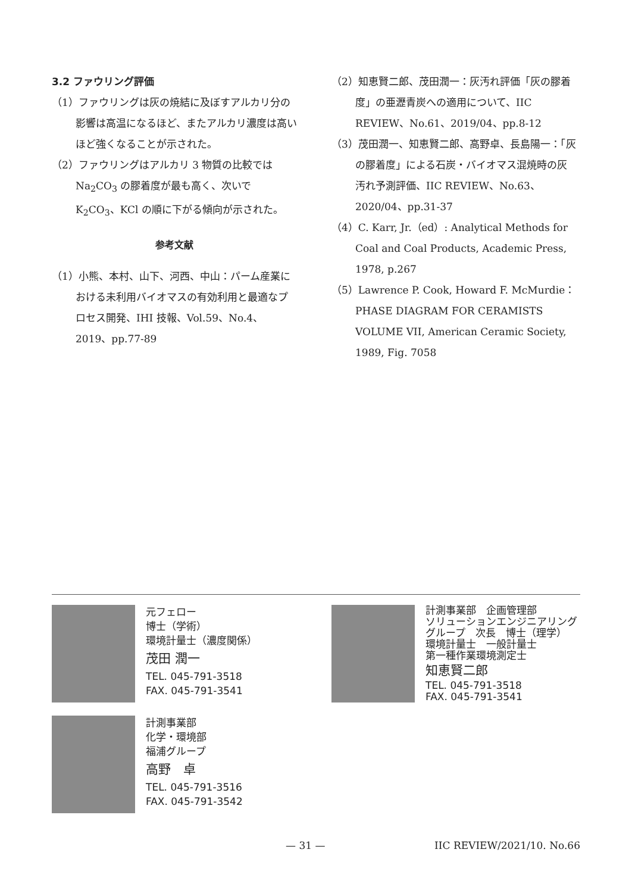3.2 ファウリング評価
（1）ファウリングは灰の焼結に及ぼすアルカリ分の影響は高温になるほど、またアルカリ濃度は高いほど強くなることが示された。
（2）ファウリングはアルカリ 3 物質の比較では Na<sub>2</sub>CO<sub>3</sub> の膠着度が最も高く、次いで K<sub>2</sub>CO<sub>3</sub>、KCl の順に下がる傾向が示された。
参考文献
（1）小熊、本村、山下、河西、中山：パーム産業における未利用バイオマスの有効利用と最適なプロセス開発、IHI 技報、Vol.59、No.4、2019、pp.77-89
（2）知恵賢二郎、茂田潤一：灰汚れ評価「灰の膠着度」の亜瀝青炭への適用について、IIC REVIEW、No.61、2019/04、pp.8-12
（3）茂田潤一、知恵賢二郎、高野卓、長島陽一：「灰の膠着度」による石炭・バイオマス混焼時の灰汚れ予測評価、IIC REVIEW、No.63、2020/04、pp.31-37
（4）C. Karr, Jr.（ed）: Analytical Methods for Coal and Coal Products, Academic Press, 1978, p.267
（5）Lawrence P. Cook, Howard F. McMurdie：PHASE DIAGRAM FOR CERAMISTS VOLUME VII, American Ceramic Society, 1989, Fig. 7058
元フェロー
博士（学術）
環境計量士（濃度関係）
茂田 潤一
TEL. 045-791-3518
FAX. 045-791-3541
計測事業部　企画管理部
ソリューションエンジニアリング
グループ　次長　博士（理学）
環境計量士　一般計量士
第一種作業環境測定士
知恵賢二郎
TEL. 045-791-3518
FAX. 045-791-3541
計測事業部
化学・環境部
福浦グループ
高野　卓
TEL. 045-791-3516
FAX. 045-791-3542
— 31 — IIC REVIEW/2021/10. No.66